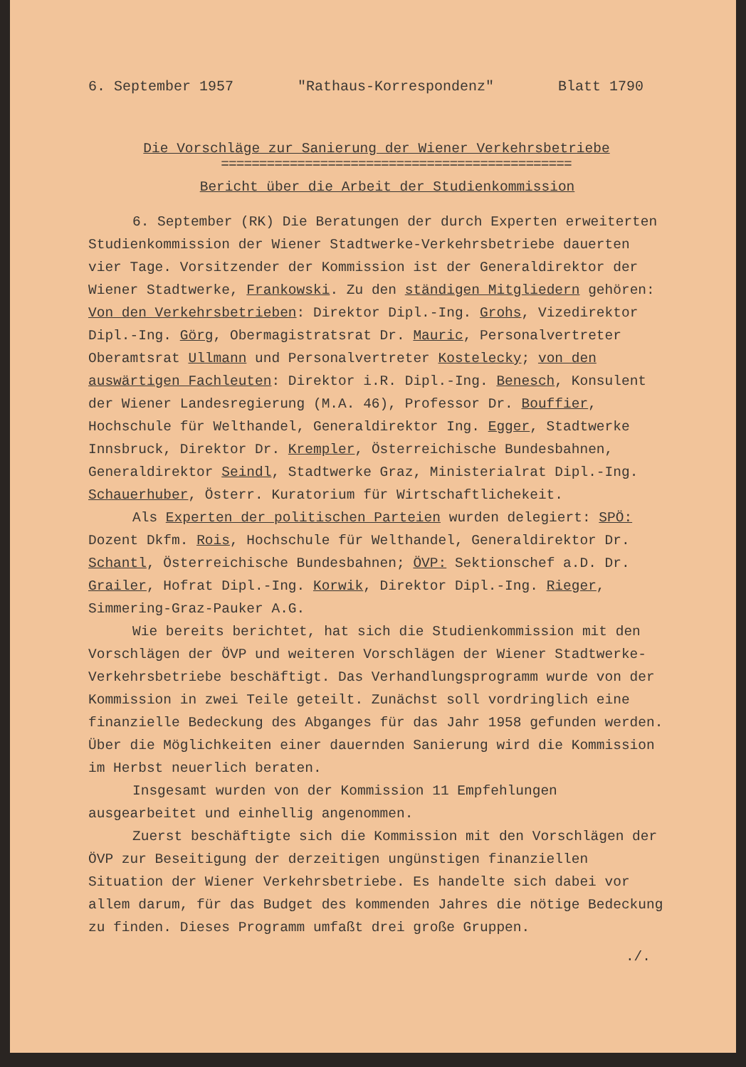6. September 1957 "Rathaus-Korrespondenz" Blatt 1790
Die Vorschläge zur Sanierung der Wiener Verkehrsbetriebe
==============================================
Bericht über die Arbeit der Studienkommission
6. September (RK) Die Beratungen der durch Experten erweiterten Studienkommission der Wiener Stadtwerke-Verkehrsbetriebe dauerten vier Tage. Vorsitzender der Kommission ist der Generaldirektor der Wiener Stadtwerke, Frankowski. Zu den ständigen Mitgliedern gehören: Von den Verkehrsbetrieben: Direktor Dipl.-Ing. Grohs, Vizedirektor Dipl.-Ing. Görg, Obermagistratsrat Dr. Mauric, Personalvertreter Oberamtsrat Ullmann und Personalvertreter Kostelecky; von den auswärtigen Fachleuten: Direktor i.R. Dipl.-Ing. Benesch, Konsulent der Wiener Landesregierung (M.A. 46), Professor Dr. Bouffier, Hochschule für Welthandel, Generaldirektor Ing. Egger, Stadtwerke Innsbruck, Direktor Dr. Krempler, Österreichische Bundesbahnen, Generaldirektor Seindl, Stadtwerke Graz, Ministerialrat Dipl.-Ing. Schauerhuber, Österr. Kuratorium für Wirtschaftlichekeit.
Als Experten der politischen Parteien wurden delegiert: SPÖ: Dozent Dkfm. Rois, Hochschule für Welthandel, Generaldirektor Dr. Schantl, Österreichische Bundesbahnen; ÖVP: Sektionschef a.D. Dr. Grailer, Hofrat Dipl.-Ing. Korwik, Direktor Dipl.-Ing. Rieger, Simmering-Graz-Pauker A.G.
Wie bereits berichtet, hat sich die Studienkommission mit den Vorschlägen der ÖVP und weiteren Vorschlägen der Wiener Stadtwerke-Verkehrsbetriebe beschäftigt. Das Verhandlungsprogramm wurde von der Kommission in zwei Teile geteilt. Zunächst soll vordringlich eine finanzielle Bedeckung des Abganges für das Jahr 1958 gefunden werden. Über die Möglichkeiten einer dauernden Sanierung wird die Kommission im Herbst neuerlich beraten.
Insgesamt wurden von der Kommission 11 Empfehlungen ausgearbeitet und einhellig angenommen.
Zuerst beschäftigte sich die Kommission mit den Vorschlägen der ÖVP zur Beseitigung der derzeitigen ungünstigen finanziellen Situation der Wiener Verkehrsbetriebe. Es handelte sich dabei vor allem darum, für das Budget des kommenden Jahres die nötige Bedeckung zu finden. Dieses Programm umfaßt drei große Gruppen.
./.